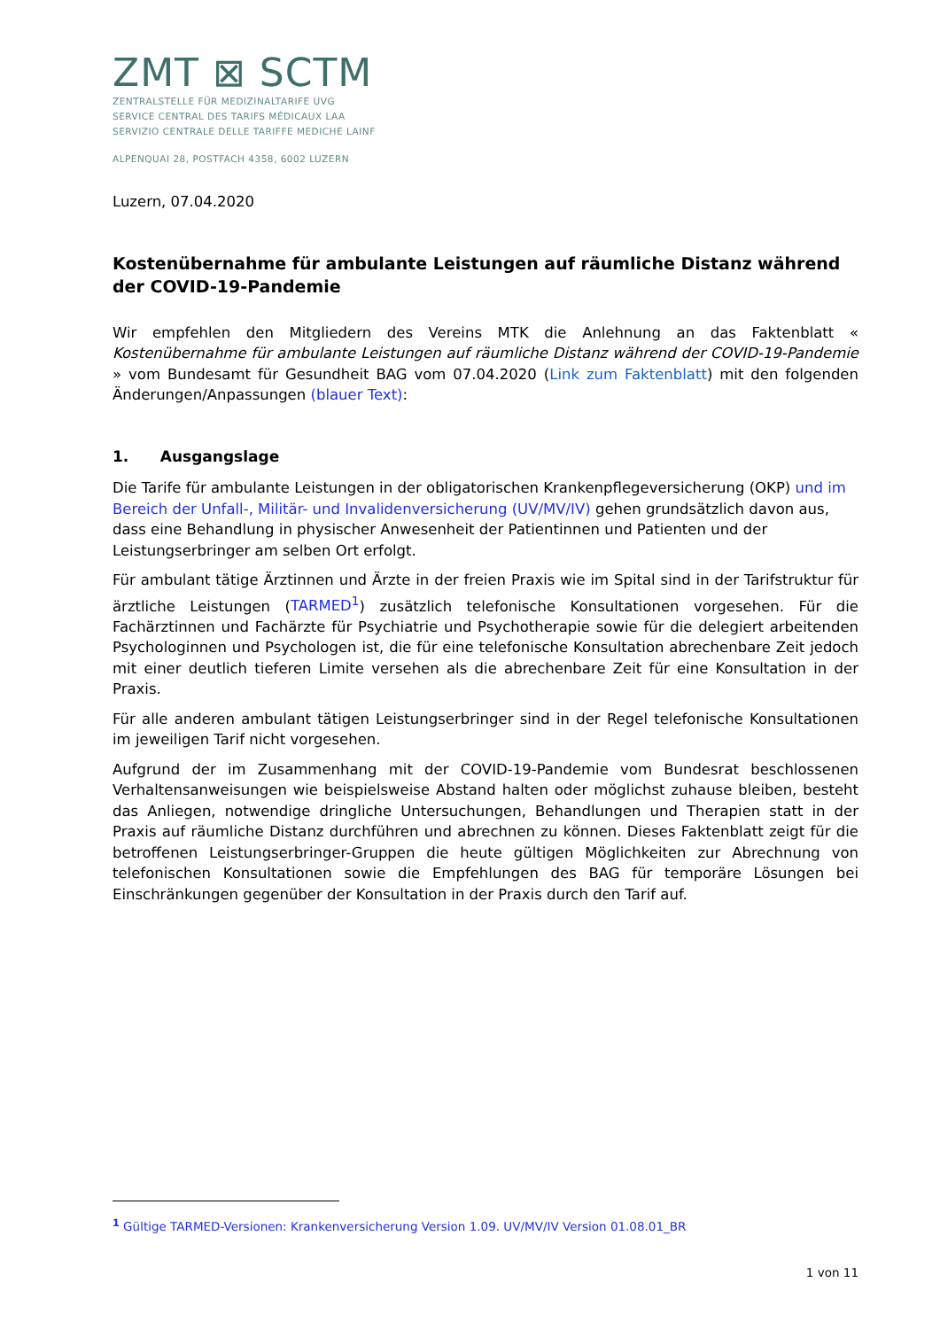ZMT ⊠ SCTM
ZENTRALSTELLE FÜR MEDIZINALTARIFE UVG
SERVICE CENTRAL DES TARIFS MÉDICAUX LAA
SERVIZIO CENTRALE DELLE TARIFFE MEDICHE LAINF
ALPENQUAI 28, POSTFACH 4358, 6002 LUZERN
Luzern, 07.04.2020
Kostenübernahme für ambulante Leistungen auf räumliche Distanz während der COVID-19-Pandemie
Wir empfehlen den Mitgliedern des Vereins MTK die Anlehnung an das Faktenblatt « Kostenübernahme für ambulante Leistungen auf räumliche Distanz während der COVID-19-Pandemie » vom Bundesamt für Gesundheit BAG vom 07.04.2020 (Link zum Faktenblatt) mit den folgenden Änderungen/Anpassungen (blauer Text):
1. Ausgangslage
Die Tarife für ambulante Leistungen in der obligatorischen Krankenpflegeversicherung (OKP) und im Bereich der Unfall-, Militär- und Invalidenversicherung (UV/MV/IV) gehen grundsätzlich davon aus, dass eine Behandlung in physischer Anwesenheit der Patientinnen und Patienten und der Leistungserbringer am selben Ort erfolgt.
Für ambulant tätige Ärztinnen und Ärzte in der freien Praxis wie im Spital sind in der Tarifstruktur für ärztliche Leistungen (TARMED<sup>1</sup>) zusätzlich telefonische Konsultationen vorgesehen. Für die Fachärztinnen und Fachärzte für Psychiatrie und Psychotherapie sowie für die delegiert arbeitenden Psychologinnen und Psychologen ist, die für eine telefonische Konsultation abrechenbare Zeit jedoch mit einer deutlich tieferen Limite versehen als die abrechenbare Zeit für eine Konsultation in der Praxis.
Für alle anderen ambulant tätigen Leistungserbringer sind in der Regel telefonische Konsultationen im jeweiligen Tarif nicht vorgesehen.
Aufgrund der im Zusammenhang mit der COVID-19-Pandemie vom Bundesrat beschlossenen Verhaltensanweisungen wie beispielsweise Abstand halten oder möglichst zuhause bleiben, besteht das Anliegen, notwendige dringliche Untersuchungen, Behandlungen und Therapien statt in der Praxis auf räumliche Distanz durchführen und abrechnen zu können. Dieses Faktenblatt zeigt für die betroffenen Leistungserbringer-Gruppen die heute gültigen Möglichkeiten zur Abrechnung von telefonischen Konsultationen sowie die Empfehlungen des BAG für temporäre Lösungen bei Einschränkungen gegenüber der Konsultation in der Praxis durch den Tarif auf.
<sup>1</sup> Gültige TARMED-Versionen: Krankenversicherung Version 1.09. UV/MV/IV Version 01.08.01_BR
1 von 11